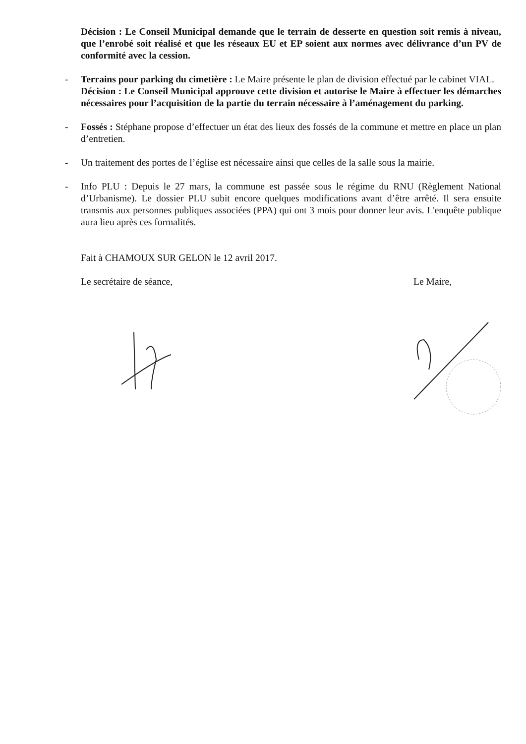Décision : Le Conseil Municipal demande que le terrain de desserte en question soit remis à niveau, que l’enrobé soit réalisé et que les réseaux EU et EP soient aux normes avec délivrance d’un PV de conformité avec la cession.
- Terrains pour parking du cimetière : Le Maire présente le plan de division effectué par le cabinet VIAL.
Décision : Le Conseil Municipal approuve cette division et autorise le Maire à effectuer les démarches nécessaires pour l’acquisition de la partie du terrain nécessaire à l’aménagement du parking.
- Fossés : Stéphane propose d’effectuer un état des lieux des fossés de la commune et mettre en place un plan d’entretien.
- Un traitement des portes de l’église est nécessaire ainsi que celles de la salle sous la mairie.
- Info PLU : Depuis le 27 mars, la commune est passée sous le régime du RNU (Règlement National d’Urbanisme). Le dossier PLU subit encore quelques modifications avant d’être arrêté. Il sera ensuite transmis aux personnes publiques associées (PPA) qui ont 3 mois pour donner leur avis. L'enquête publique aura lieu après ces formalités.
Fait à CHAMOUX SUR GELON le 12 avril 2017.
Le secrétaire de séance, Le Maire,